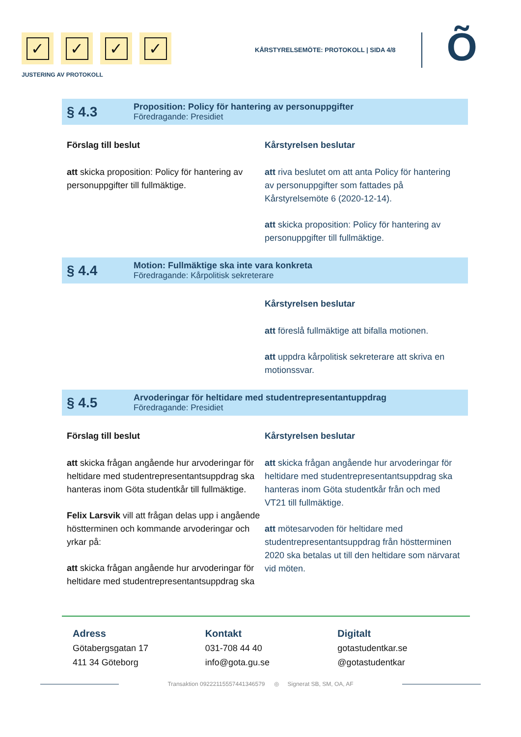✓ ✓ ✓ ✓
JUSTERING AV PROTOKOLL
KÅRSTYRELSEMÖTE: PROTOKOLL | SIDA 4/8
Õ
§ 4.3
Proposition: Policy för hantering av personuppgifter
Föredragande: Presidiet
Förslag till beslut
att skicka proposition: Policy för hantering av personuppgifter till fullmäktige.
Kårstyrelsen beslutar
att riva beslutet om att anta Policy för hantering av personuppgifter som fattades på Kårstyrelsemöte 6 (2020-12-14).
att skicka proposition: Policy för hantering av personuppgifter till fullmäktige.
§ 4.4
Motion: Fullmäktige ska inte vara konkreta
Föredragande: Kårpolitisk sekreterare
Kårstyrelsen beslutar
att föreslå fullmäktige att bifalla motionen.
att uppdra kårpolitisk sekreterare att skriva en motionssvar.
§ 4.5
Arvoderingar för heltidare med studentrepresentantuppdrag
Föredragande: Presidiet
Förslag till beslut
att skicka frågan angående hur arvoderingar för heltidare med studentrepresentantsuppdrag ska hanteras inom Göta studentkår till fullmäktige.
Felix Larsvik vill att frågan delas upp i angående höstterminen och kommande arvoderingar och yrkar på:
att skicka frågan angående hur arvoderingar för heltidare med studentrepresentantsuppdrag ska
Kårstyrelsen beslutar
att skicka frågan angående hur arvoderingar för heltidare med studentrepresentantsuppdrag ska hanteras inom Göta studentkår från och med VT21 till fullmäktige.
att mötesarvoden för heltidare med studentrepresentantsuppdrag från höstterminen 2020 ska betalas ut till den heltidare som närvarat vid möten.
Adress
Götabergsgatan 17
411 34 Göteborg
Kontakt
031-708 44 40
info@gota.gu.se
Digitalt
gotastudentkar.se
@gotastudentkar
Transaktion 09222115557441346579 ◎ Signerat SB, SM, OA, AF